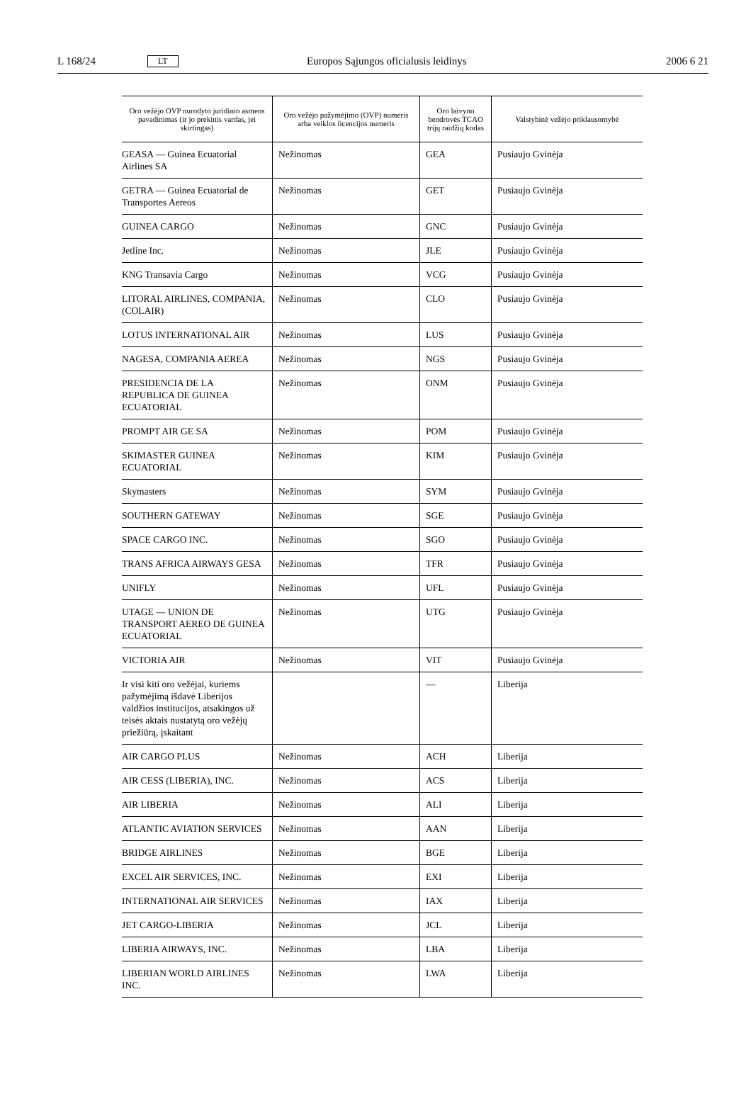L 168/24 LT Europos Sąjungos oficialusis leidinys 2006 6 21
| Oro vežėjo OVP nurodyto juridinio asmens pavadinimas (ir jo prekinis vardas, jei skirtingas) | Oro vežėjo pažymėjimo (OVP) numeris arba veiklos licencijos numeris | Oro laivyno bendrovės TCAO trijų raidžių kodas | Valstybinė vežėjo priklausomybė |
| --- | --- | --- | --- |
| GEASA — Guinea Ecuatorial Airlines SA | Nežinomas | GEA | Pusiaujo Gvinėja |
| GETRA — Guinea Ecuatorial de Transportes Aereos | Nežinomas | GET | Pusiaujo Gvinėja |
| GUINEA CARGO | Nežinomas | GNC | Pusiaujo Gvinėja |
| Jetline Inc. | Nežinomas | JLE | Pusiaujo Gvinėja |
| KNG Transavia Cargo | Nežinomas | VCG | Pusiaujo Gvinėja |
| LITORAL AIRLINES, COMPANIA, (COLAIR) | Nežinomas | CLO | Pusiaujo Gvinėja |
| LOTUS INTERNATIONAL AIR | Nežinomas | LUS | Pusiaujo Gvinėja |
| NAGESA, COMPANIA AEREA | Nežinomas | NGS | Pusiaujo Gvinėja |
| PRESIDENCIA DE LA REPUBLICA DE GUINEA ECUATORIAL | Nežinomas | ONM | Pusiaujo Gvinėja |
| PROMPT AIR GE SA | Nežinomas | POM | Pusiaujo Gvinėja |
| SKIMASTER GUINEA ECUATORIAL | Nežinomas | KIM | Pusiaujo Gvinėja |
| Skymasters | Nežinomas | SYM | Pusiaujo Gvinėja |
| SOUTHERN GATEWAY | Nežinomas | SGE | Pusiaujo Gvinėja |
| SPACE CARGO INC. | Nežinomas | SGO | Pusiaujo Gvinėja |
| TRANS AFRICA AIRWAYS GESA | Nežinomas | TFR | Pusiaujo Gvinėja |
| UNIFLY | Nežinomas | UFL | Pusiaujo Gvinėja |
| UTAGE — UNION DE TRANSPORT AEREO DE GUINEA ECUATORIAL | Nežinomas | UTG | Pusiaujo Gvinėja |
| VICTORIA AIR | Nežinomas | VIT | Pusiaujo Gvinėja |
| Ir visi kiti oro vežėjai, kuriems pažymėjimą išdavė Liberijos valdžios institucijos, atsakingos už teisės aktais nustatytą oro vežėjų priežiūrą, įskaitant | | — | Liberija |
| AIR CARGO PLUS | Nežinomas | ACH | Liberija |
| AIR CESS (LIBERIA), INC. | Nežinomas | ACS | Liberija |
| AIR LIBERIA | Nežinomas | ALI | Liberija |
| ATLANTIC AVIATION SERVICES | Nežinomas | AAN | Liberija |
| BRIDGE AIRLINES | Nežinomas | BGE | Liberija |
| EXCEL AIR SERVICES, INC. | Nežinomas | EXI | Liberija |
| INTERNATIONAL AIR SERVICES | Nežinomas | IAX | Liberija |
| JET CARGO-LIBERIA | Nežinomas | JCL | Liberija |
| LIBERIA AIRWAYS, INC. | Nežinomas | LBA | Liberija |
| LIBERIAN WORLD AIRLINES INC. | Nežinomas | LWA | Liberija |